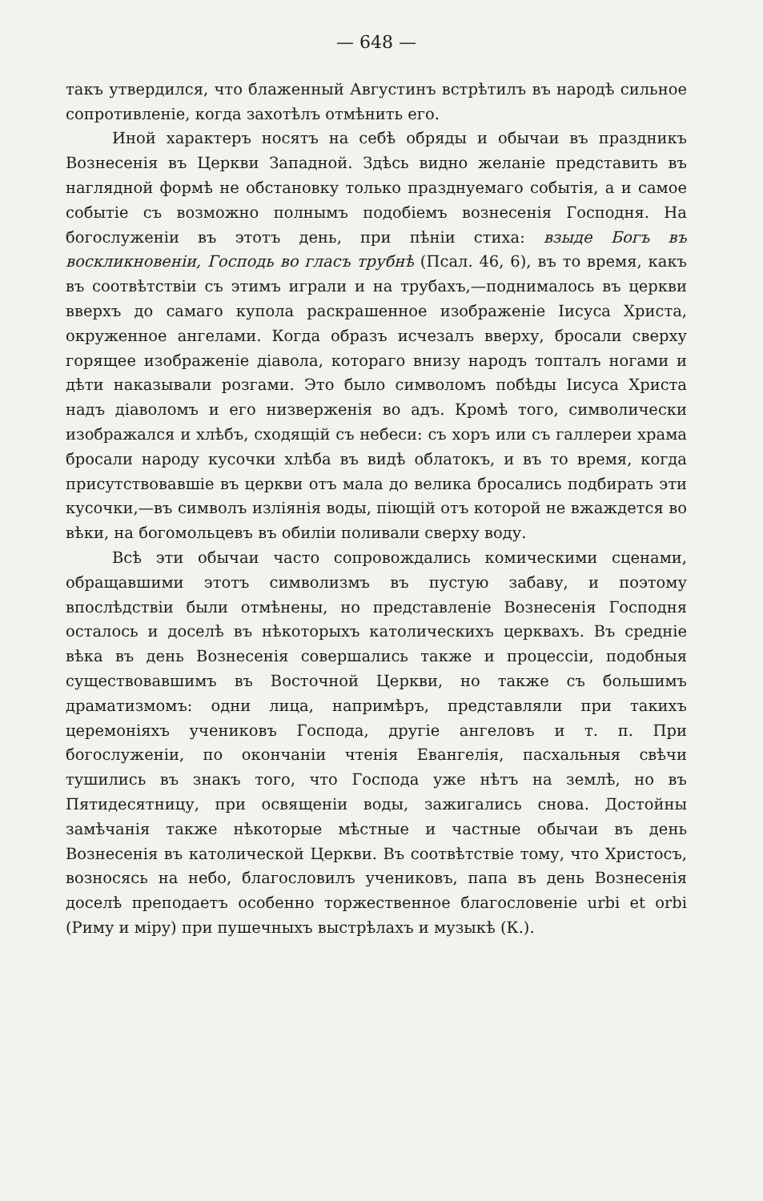— 648 —
такъ утвердился, что блаженный Августинъ встрѣтилъ въ народѣ сильное сопротивленіе, когда захотѣлъ отмѣнить его.
Иной характеръ носятъ на себѣ обряды и обычаи въ праздникъ Вознесенія въ Церкви Западной. Здѣсь видно желаніе представить въ наглядной формѣ не обстановку только празднуемаго событія, а и самое событіе съ возможно полнымъ подобіемъ вознесенія Господня. На богослуженіи въ этотъ день, при пѣніи стиха: взыде Богъ въ воскликновеніи, Господь во гласъ трубнѣ (Псал. 46, 6), въ то время, какъ въ соотвѣтствіи съ этимъ играли и на трубахъ,—поднималось въ церкви вверхъ до самаго купола раскрашенное изображеніе Іисуса Христа, окруженное ангелами. Когда образъ исчезалъ вверху, бросали сверху горящее изображеніе діавола, котораго внизу народъ топталъ ногами и дѣти наказывали розгами. Это было символомъ побѣды Іисуса Христа надъ діаволомъ и его низверженія во адъ. Кромѣ того, символически изображался и хлѣбъ, сходящій съ небеси: съ хоръ или съ галлереи храма бросали народу кусочки хлѣба въ видѣ облатокъ, и въ то время, когда присутствовавшіе въ церкви отъ мала до велика бросались подбирать эти кусочки,—въ символъ изліянія воды, піющій отъ которой не вжаждется во вѣки, на богомольцевъ въ обиліи поливали сверху воду.
Всѣ эти обычаи часто сопровождались комическими сценами, обращавшими этотъ символизмъ въ пустую забаву, и поэтому впослѣдствіи были отмѣнены, но представленіе Вознесенія Господня осталось и доселѣ въ нѣкоторыхъ католическихъ церквахъ. Въ средніе вѣка въ день Вознесенія совершались также и процессіи, подобныя существовавшимъ въ Восточной Церкви, но также съ большимъ драматизмомъ: одни лица, напримѣръ, представляли при такихъ церемоніяхъ учениковъ Господа, другіе ангеловъ и т. п. При богослуженіи, по окончаніи чтенія Евангелія, пасхальныя свѣчи тушились въ знакъ того, что Господа уже нѣтъ на землѣ, но въ Пятидесятницу, при освященіи воды, зажигались снова. Достойны замѣчанія также нѣкоторые мѣстные и частные обычаи въ день Вознесенія въ католической Церкви. Въ соотвѣтствіе тому, что Христосъ, возносясь на небо, благословилъ учениковъ, папа въ день Вознесенія доселѣ преподаетъ особенно торжественное благословеніе urbi et orbi (Риму и міру) при пушечныхъ выстрѣлахъ и музыкѣ (К.).